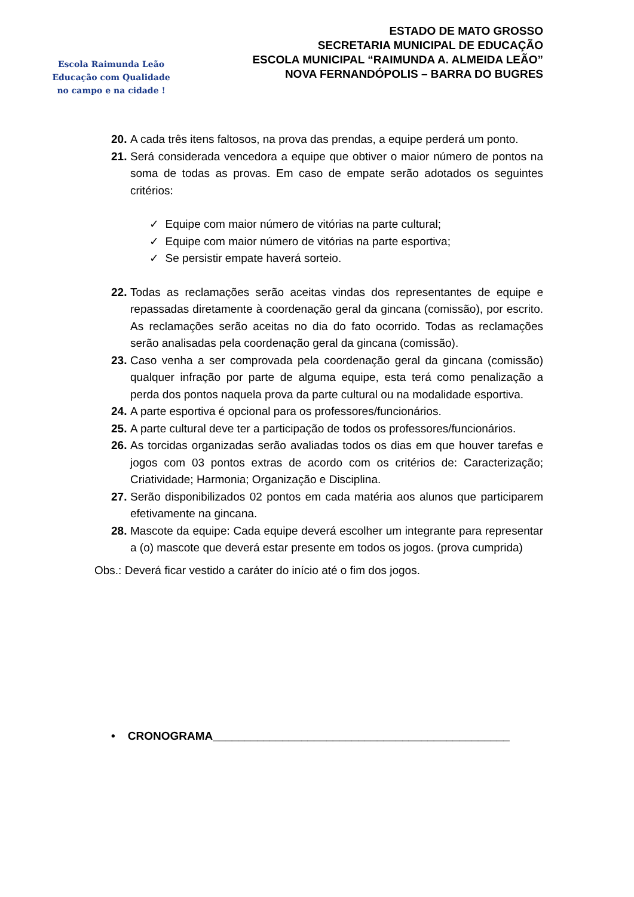Escola Raimunda Leão
Educação com Qualidade
no campo e na cidade !
ESTADO DE MATO GROSSO
SECRETARIA MUNICIPAL DE EDUCAÇÃO
ESCOLA MUNICIPAL “RAIMUNDA A. ALMEIDA LEÃO”
NOVA FERNANDÓPOLIS – BARRA DO BUGRES
20. A cada três itens faltosos, na prova das prendas, a equipe perderá um ponto.
21. Será considerada vencedora a equipe que obtiver o maior número de pontos na soma de todas as provas. Em caso de empate serão adotados os seguintes critérios:
✓ Equipe com maior número de vitórias na parte cultural;
✓ Equipe com maior número de vitórias na parte esportiva;
✓ Se persistir empate haverá sorteio.
22. Todas as reclamações serão aceitas vindas dos representantes de equipe e repassadas diretamente à coordenação geral da gincana (comissão), por escrito. As reclamações serão aceitas no dia do fato ocorrido. Todas as reclamações serão analisadas pela coordenação geral da gincana (comissão).
23. Caso venha a ser comprovada pela coordenação geral da gincana (comissão) qualquer infração por parte de alguma equipe, esta terá como penalização a perda dos pontos naquela prova da parte cultural ou na modalidade esportiva.
24. A parte esportiva é opcional para os professores/funcionários.
25. A parte cultural deve ter a participação de todos os professores/funcionários.
26. As torcidas organizadas serão avaliadas todos os dias em que houver tarefas e jogos com 03 pontos extras de acordo com os critérios de: Caracterização; Criatividade; Harmonia; Organização e Disciplina.
27. Serão disponibilizados 02 pontos em cada matéria aos alunos que participarem efetivamente na gincana.
28. Mascote da equipe: Cada equipe deverá escolher um integrante para representar a (o) mascote que deverá estar presente em todos os jogos. (prova cumprida)
Obs.: Deverá ficar vestido a caráter do início até o fim dos jogos.
• CRONOGRAMA_______________________________________________